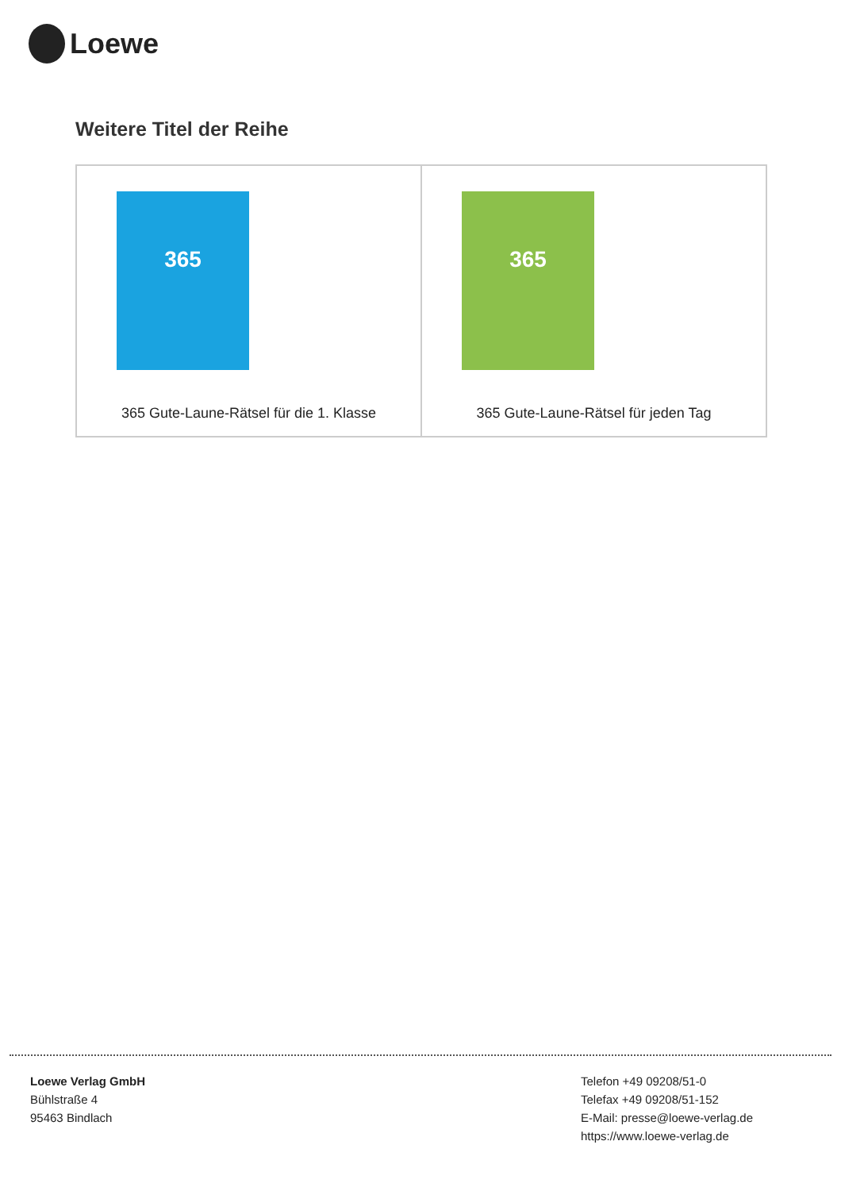Loewe
Weitere Titel der Reihe
| 365 365 Gute-Laune-Rätsel für die 1. Klasse | 365 365 Gute-Laune-Rätsel für jeden Tag |
Loewe Verlag GmbH
Bühlstraße 4
95463 Bindlach
Telefon +49 09208/51-0
Telefax +49 09208/51-152
E-Mail: presse@loewe-verlag.de
https://www.loewe-verlag.de